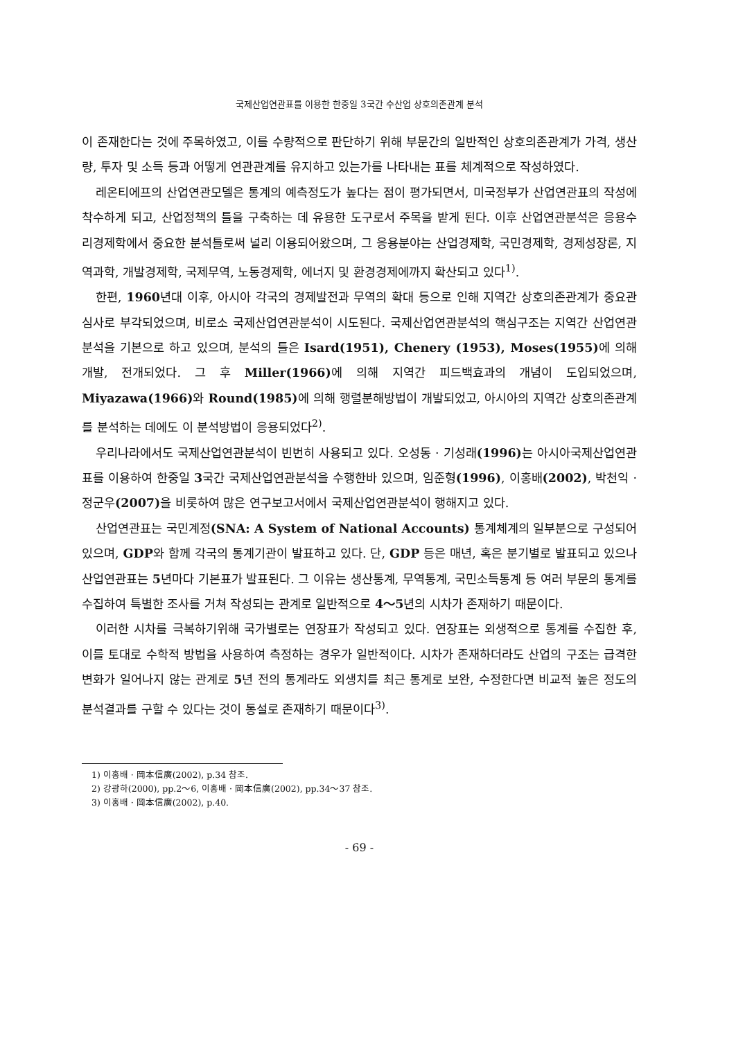국제산업연관표를 이용한 한중일 3국간 수산업 상호의존관계 분석
이 존재한다는 것에 주목하였고, 이를 수량적으로 판단하기 위해 부문간의 일반적인 상호의존관계가 가격, 생산량, 투자 및 소득 등과 어떻게 연관관계를 유지하고 있는가를 나타내는 표를 체계적으로 작성하였다.
레온티에프의 산업연관모델은 통계의 예측정도가 높다는 점이 평가되면서, 미국정부가 산업연관표의 작성에 착수하게 되고, 산업정책의 틀을 구축하는 데 유용한 도구로서 주목을 받게 된다. 이후 산업연관분석은 응용수리경제학에서 중요한 분석틀로써 널리 이용되어왔으며, 그 응용분야는 산업경제학, 국민경제학, 경제성장론, 지역과학, 개발경제학, 국제무역, 노동경제학, 에너지 및 환경경제에까지 확산되고 있다<sup>1)</sup>.
한편, 1960년대 이후, 아시아 각국의 경제발전과 무역의 확대 등으로 인해 지역간 상호의존관계가 중요관심사로 부각되었으며, 비로소 국제산업연관분석이 시도된다. 국제산업연관분석의 핵심구조는 지역간 산업연관분석을 기본으로 하고 있으며, 분석의 틀은 Isard(1951), Chenery (1953), Moses(1955) 에 의해 개발, 전개되었다. 그 후 Miller(1966) 에 의해 지역간 피드백효과의 개념이 도입되었으며, Miyazawa(1966) 와 Round(1985) 에 의해 행렬분해방법이 개발되었고, 아시아의 지역간 상호의존관계를 분석하는 데에도 이 분석방법이 응용되었다<sup>2)</sup>.
우리나라에서도 국제산업연관분석이 빈번히 사용되고 있다. 오성동 · 기성래(1996) 는 아시아국제산업연관표를 이용하여 한중일 3국간 국제산업연관분석을 수행한바 있으며, 임준형(1996), 이홍배(2002), 박천익 · 정군우(2007) 을 비롯하여 많은 연구보고서에서 국제산업연관분석이 행해지고 있다.
산업연관표는 국민계정(SNA: A System of National Accounts) 통계체계의 일부분으로 구성되어있으며, GDP와 함께 각국의 통계기관이 발표하고 있다. 단, GDP 등은 매년, 혹은 분기별로 발표되고 있으나 산업연관표는 5년마다 기본표가 발표된다. 그 이유는 생산통계, 무역통계, 국민소득통계 등 여러 부문의 통계를 수집하여 특별한 조사를 거쳐 작성되는 관계로 일반적으로 4～5년의 시차가 존재하기 때문이다.
이러한 시차를 극복하기위해 국가별로는 연장표가 작성되고 있다. 연장표는 외생적으로 통계를 수집한 후, 이를 토대로 수학적 방법을 사용하여 측정하는 경우가 일반적이다. 시차가 존재하더라도 산업의 구조는 급격한 변화가 일어나지 않는 관계로 5년 전의 통계라도 외생치를 최근 통계로 보완, 수정한다면 비교적 높은 정도의 분석결과를 구할 수 있다는 것이 통설로 존재하기 때문이다<sup>3)</sup>.
1) 이홍배 · 岡本信廣(2002), p.34 참조.
2) 강광하(2000), pp.2～6, 이홍배 · 岡本信廣(2002), pp.34～37 참조.
3) 이홍배 · 岡本信廣(2002), p.40.
- 69 -